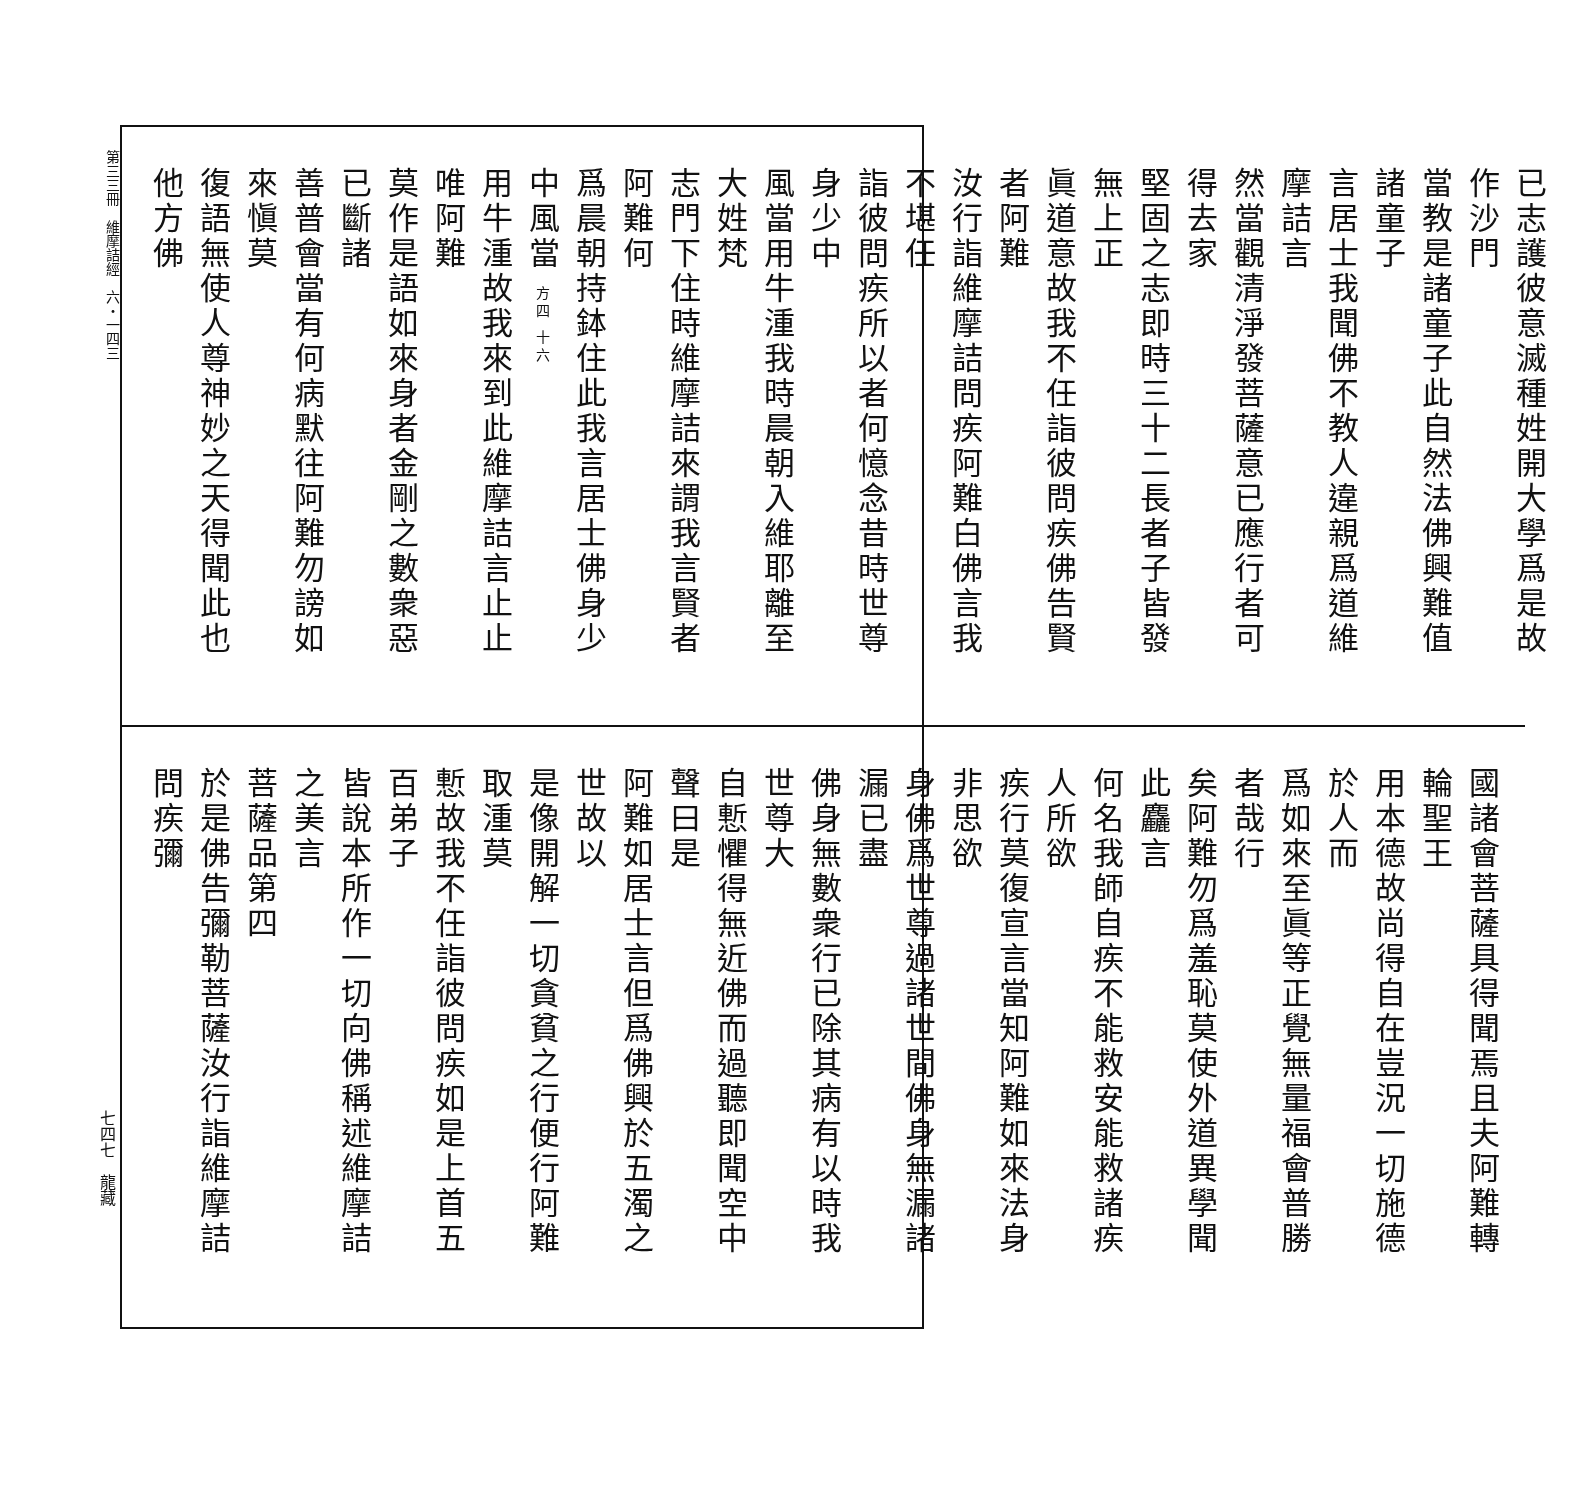第三三冊　維摩詰經　六・一四三
已志護彼意滅種姓開大學爲是故作沙門
當教是諸童子此自然法佛興難值諸童子
言居士我聞佛不教人違親爲道維摩詰言
然當觀清淨發菩薩意已應行者可得去家
堅固之志即時三十二長者子皆發無上正
眞道意故我不任詣彼問疾佛告賢者阿難
汝行詣維摩詰問疾阿難白佛言我不堪任
詣彼問疾所以者何憶念昔時世尊身少中
風當用牛湩我時晨朝入維耶離至大姓梵
志門下住時維摩詰來謂我言賢者阿難何
爲晨朝持鉢住此我言居士佛身少中風當 方四 十六
用牛湩故我來到此維摩詰言止止唯阿難
莫作是語如來身者金剛之數衆惡已斷諸
善普會當有何病默往阿難勿謗如來愼莫
復語無使人尊神妙之天得聞此也他方佛
國諸會菩薩具得聞焉且夫阿難轉輪聖王
用本德故尚得自在豈況一切施德於人而
爲如來至眞等正覺無量福會普勝者哉行
矣阿難勿爲羞恥莫使外道異學聞此麤言
何名我師自疾不能救安能救諸疾人所欲
疾行莫復宣言當知阿難如來法身非思欲
身佛爲世尊過諸世間佛身無漏諸漏已盡
佛身無數衆行已除其病有以時我世尊大
自慙懼得無近佛而過聽即聞空中聲曰是
阿難如居士言但爲佛興於五濁之世故以
是像開解一切貪貧之行便行阿難取湩莫
慙故我不任詣彼問疾如是上首五百弟子
皆說本所作一切向佛稱述維摩詰之美言
菩薩品第四
於是佛告彌勒菩薩汝行詣維摩詰問疾彌
七四七　龍藏